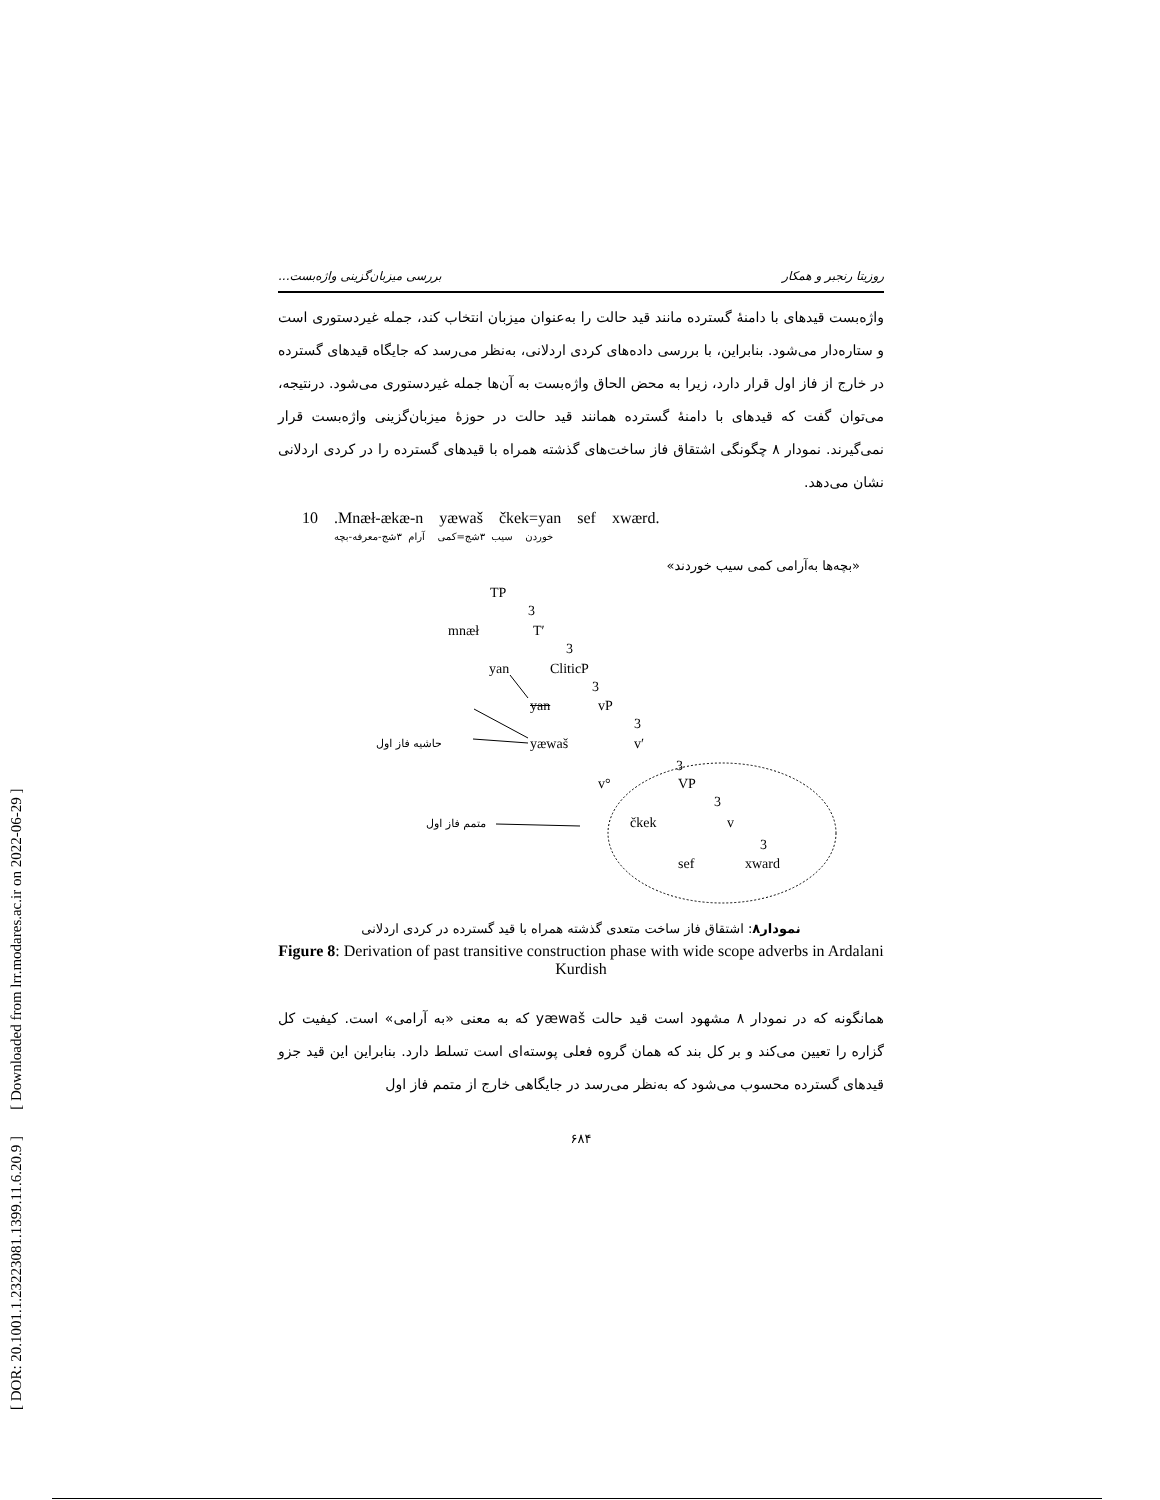[ DOR: 20.1001.1.23223081.1399.11.6.20.9 ] [ Downloaded from lrr.modares.ac.ir on 2022-06-29 ]
روزیتا رنجبر و همکار بررسی میزبان‌گزینی واژه‌بست...
واژه‌بست قیدهای با دامنهٔ گسترده مانند قید حالت را به‌عنوان میزبان انتخاب کند، جمله غیردستوری است و ستاره‌دار می‌شود. بنابراین، با بررسی داده‌های کردی اردلانی، به‌نظر می‌رسد که جایگاه قیدهای گسترده در خارج از فاز اول قرار دارد، زیرا به محض الحاق واژه‌بست به آن‌ها جمله غیردستوری می‌شود. درنتیجه، می‌توان گفت که قیدهای با دامنهٔ گسترده همانند قید حالت در حوزهٔ میزبان‌گزینی واژه‌بست قرار نمی‌گیرند. نمودار ۸ چگونگی اشتقاق فاز ساخت‌های گذشته همراه با قیدهای گسترده را در کردی اردلانی نشان می‌دهد.
10 .Mnæł-ækæ-n yæwaš čkek=yan sef xwærd.
خوردن سیب ۳شج=کمی آرام ۳شج-معرفه-بچه
«بچه‌ها به‌آرامی کمی سیب خوردند»
TP
3
mnæł T′
3
yan CliticP
3
yan vP
3
حاشیه فاز اول yæwaš v′
3
v° VP
3
متمم فاز اول čkek v
3
sef xward
نمودار۸: اشتقاق فاز ساخت متعدی گذشته همراه با قید گسترده در کردی اردلانی
Figure 8: Derivation of past transitive construction phase with wide scope adverbs in Ardalani Kurdish
همانگونه که در نمودار ۸ مشهود است قید حالت yæwaš که به معنی «به آرامی» است. کیفیت کل گزاره را تعیین می‌کند و بر کل بند که همان گروه فعلی پوسته‌ای است تسلط دارد. بنابراین این قید جزو قیدهای گسترده محسوب می‌شود که به‌نظر می‌رسد در جایگاهی خارج از متمم فاز اول
۶۸۴